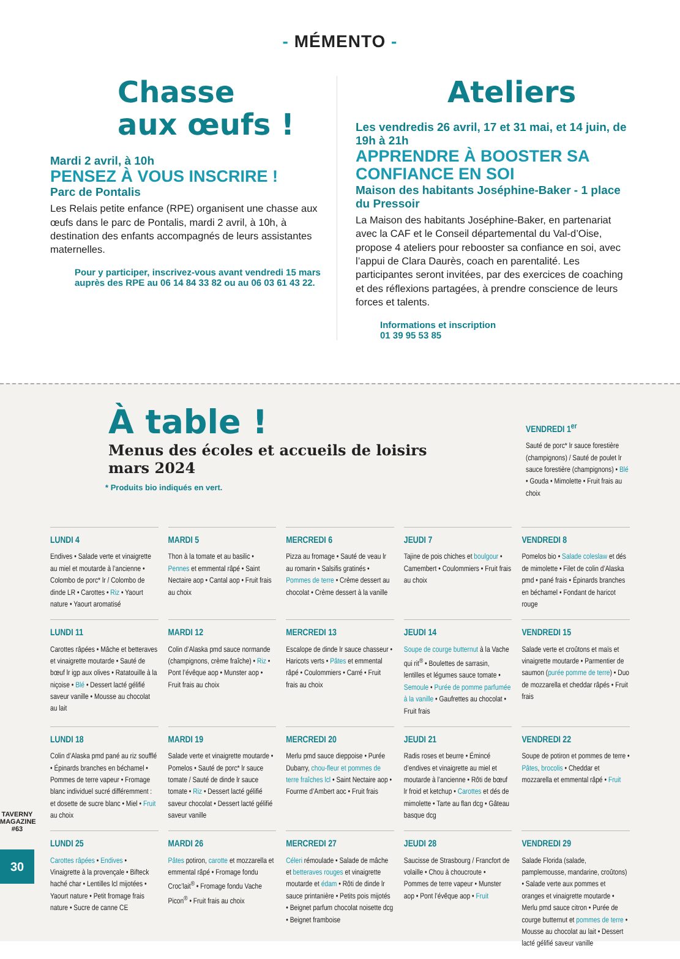- MÉMENTO -
Chasse
aux œufs !
Mardi 2 avril, à 10h
PENSEZ À VOUS INSCRIRE !
Parc de Pontalis
Les Relais petite enfance (RPE) organisent une chasse aux œufs dans le parc de Pontalis, mardi 2 avril, à 10h, à destination des enfants accompagnés de leurs assistantes maternelles.
Pour y participer, inscrivez-vous avant vendredi 15 mars auprès des RPE au 06 14 84 33 82 ou au 06 03 61 43 22.
Ateliers
Les vendredis 26 avril, 17 et 31 mai, et 14 juin, de 19h à 21h
APPRENDRE À BOOSTER SA CONFIANCE EN SOI
Maison des habitants Joséphine-Baker - 1 place du Pressoir
La Maison des habitants Joséphine-Baker, en partenariat avec la CAF et le Conseil départemental du Val-d’Oise, propose 4 ateliers pour rebooster sa confiance en soi, avec l’appui de Clara Daurès, coach en parentalité. Les participantes seront invitées, par des exercices de coaching et des réflexions partagées, à prendre conscience de leurs forces et talents.
Informations et inscription
01 39 95 53 85
À table !
Menus des écoles et accueils de loisirs
mars 2024
* Produits bio indiqués en vert.
VENDREDI 1<sup>er</sup>
Sauté de porc* lr sauce forestière (champignons) / Sauté de poulet lr sauce forestière (champignons) • Blé • Gouda • Mimolette • Fruit frais au choix
LUNDI 4
Endives • Salade verte et vinaigrette au miel et moutarde à l’ancienne • Colombo de porc* lr / Colombo de dinde LR • Carottes • Riz • Yaourt nature • Yaourt aromatisé
MARDI 5
Thon à la tomate et au basilic • Pennes et emmental râpé • Saint Nectaire aop • Cantal aop • Fruit frais au choix
MERCREDI 6
Pizza au fromage • Sauté de veau lr au romarin • Salsifis gratinés • Pommes de terre • Crème dessert au chocolat • Crème dessert à la vanille
JEUDI 7
Tajine de pois chiches et boulgour • Camembert • Coulommiers • Fruit frais au choix
VENDREDI 8
Pomelos bio • Salade coleslaw et dés de mimolette • Filet de colin d’Alaska pmd • pané frais • Épinards branches en béchamel • Fondant de haricot rouge
LUNDI 11
Carottes râpées • Mâche et betteraves et vinaigrette moutarde • Sauté de bœuf lr igp aux olives • Ratatouille à la niçoise • Blé • Dessert lacté gélifié saveur vanille • Mousse au chocolat au lait
MARDI 12
Colin d’Alaska pmd sauce normande (champignons, crème fraîche) • Riz • Pont l’évêque aop • Munster aop • Fruit frais au choix
MERCREDI 13
Escalope de dinde lr sauce chasseur • Haricots verts • Pâtes et emmental râpé • Coulommiers • Carré • Fruit frais au choix
JEUDI 14
Soupe de courge butternut à la Vache qui rit<sup>®</sup> • Boulettes de sarrasin, lentilles et légumes sauce tomate • Semoule • Purée de pomme parfumée à la vanille • Gaufrettes au chocolat • Fruit frais
VENDREDI 15
Salade verte et croûtons et maïs et vinaigrette moutarde • Parmentier de saumon (purée pomme de terre) • Duo de mozzarella et cheddar râpés • Fruit frais
LUNDI 18
Colin d’Alaska pmd pané au riz soufflé • Épinards branches en béchamel • Pommes de terre vapeur • Fromage blanc individuel sucré différemment : et dosette de sucre blanc • Miel • Fruit au choix
MARDI 19
Salade verte et vinaigrette moutarde • Pomelos • Sauté de porc* lr sauce tomate / Sauté de dinde lr sauce tomate • Riz • Dessert lacté gélifié saveur chocolat • Dessert lacté gélifié saveur vanille
MERCREDI 20
Merlu pmd sauce dieppoise • Purée Dubarry, chou-fleur et pommes de terre fraîches lcl • Saint Nectaire aop • Fourme d’Ambert aoc • Fruit frais
JEUDI 21
Radis roses et beurre • Émincé d’endives et vinaigrette au miel et moutarde à l’ancienne • Rôti de bœuf lr froid et ketchup • Carottes et dés de mimolette • Tarte au flan dcg • Gâteau basque dcg
VENDREDI 22
Soupe de potiron et pommes de terre • Pâtes, brocolis • Cheddar et mozzarella et emmental râpé • Fruit
LUNDI 25
Carottes râpées • Endives • Vinaigrette à la provençale • Bifteck haché char • Lentilles lcl mijotées • Yaourt nature • Petit fromage frais nature • Sucre de canne CE
MARDI 26
Pâtes potiron, carotte et mozzarella et emmental râpé • Fromage fondu Croc’lait<sup>®</sup> • Fromage fondu Vache Picon<sup>®</sup> • Fruit frais au choix
MERCREDI 27
Céleri rémoulade • Salade de mâche et betteraves rouges et vinaigrette moutarde et édam • Rôti de dinde lr sauce printanière • Petits pois mijotés • Beignet parfum chocolat noisette dcg • Beignet framboise
JEUDI 28
Saucisse de Strasbourg / Francfort de volaille • Chou à choucroute • Pommes de terre vapeur • Munster aop • Pont l’évêque aop • Fruit
VENDREDI 29
Salade Florida (salade, pamplemousse, mandarine, croûtons) • Salade verte aux pommes et oranges et vinaigrette moutarde • Merlu pmd sauce citron • Purée de courge butternut et pommes de terre • Mousse au chocolat au lait • Dessert lacté gélifié saveur vanille
TAVERNY MAGAZINE #63
30